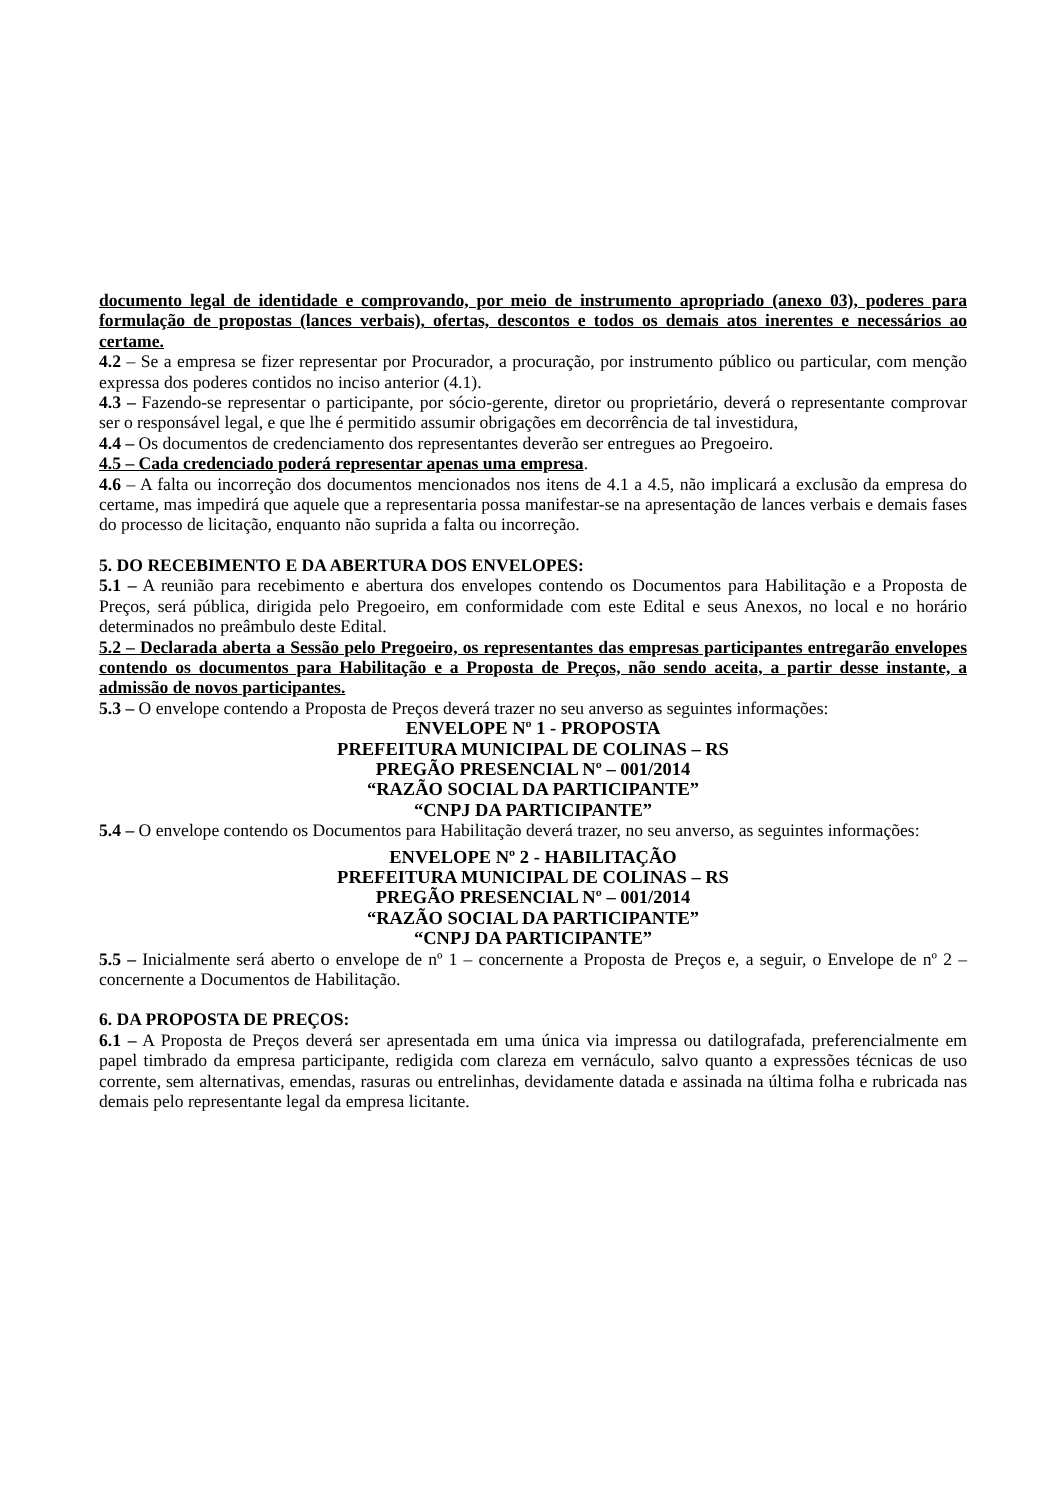documento legal de identidade e comprovando, por meio de instrumento apropriado (anexo 03), poderes para formulação de propostas (lances verbais), ofertas, descontos e todos os demais atos inerentes e necessários ao certame.
4.2 – Se a empresa se fizer representar por Procurador, a procuração, por instrumento público ou particular, com menção expressa dos poderes contidos no inciso anterior (4.1).
4.3 – Fazendo-se representar o participante, por sócio-gerente, diretor ou proprietário, deverá o representante comprovar ser o responsável legal, e que lhe é permitido assumir obrigações em decorrência de tal investidura,
4.4 – Os documentos de credenciamento dos representantes deverão ser entregues ao Pregoeiro.
4.5 – Cada credenciado poderá representar apenas uma empresa.
4.6 – A falta ou incorreção dos documentos mencionados nos itens de 4.1 a 4.5, não implicará a exclusão da empresa do certame, mas impedirá que aquele que a representaria possa manifestar-se na apresentação de lances verbais e demais fases do processo de licitação, enquanto não suprida a falta ou incorreção.
5. DO RECEBIMENTO E DA ABERTURA DOS ENVELOPES:
5.1 – A reunião para recebimento e abertura dos envelopes contendo os Documentos para Habilitação e a Proposta de Preços, será pública, dirigida pelo Pregoeiro, em conformidade com este Edital e seus Anexos, no local e no horário determinados no preâmbulo deste Edital.
5.2 – Declarada aberta a Sessão pelo Pregoeiro, os representantes das empresas participantes entregarão envelopes contendo os documentos para Habilitação e a Proposta de Preços, não sendo aceita, a partir desse instante, a admissão de novos participantes.
5.3 – O envelope contendo a Proposta de Preços deverá trazer no seu anverso as seguintes informações:
ENVELOPE Nº 1 - PROPOSTA
PREFEITURA MUNICIPAL DE COLINAS – RS
PREGÃO PRESENCIAL Nº – 001/2014
“RAZÃO SOCIAL DA PARTICIPANTE”
“CNPJ DA PARTICIPANTE”
5.4 – O envelope contendo os Documentos para Habilitação deverá trazer, no seu anverso, as seguintes informações:
ENVELOPE Nº 2 - HABILITAÇÃO
PREFEITURA MUNICIPAL DE COLINAS – RS
PREGÃO PRESENCIAL Nº – 001/2014
“RAZÃO SOCIAL DA PARTICIPANTE”
“CNPJ DA PARTICIPANTE”
5.5 – Inicialmente será aberto o envelope de nº 1 – concernente a Proposta de Preços e, a seguir, o Envelope de nº 2 – concernente a Documentos de Habilitação.
6. DA PROPOSTA DE PREÇOS:
6.1 – A Proposta de Preços deverá ser apresentada em uma única via impressa ou datilografada, preferencialmente em papel timbrado da empresa participante, redigida com clareza em vernáculo, salvo quanto a expressões técnicas de uso corrente, sem alternativas, emendas, rasuras ou entrelinhas, devidamente datada e assinada na última folha e rubricada nas demais pelo representante legal da empresa licitante.